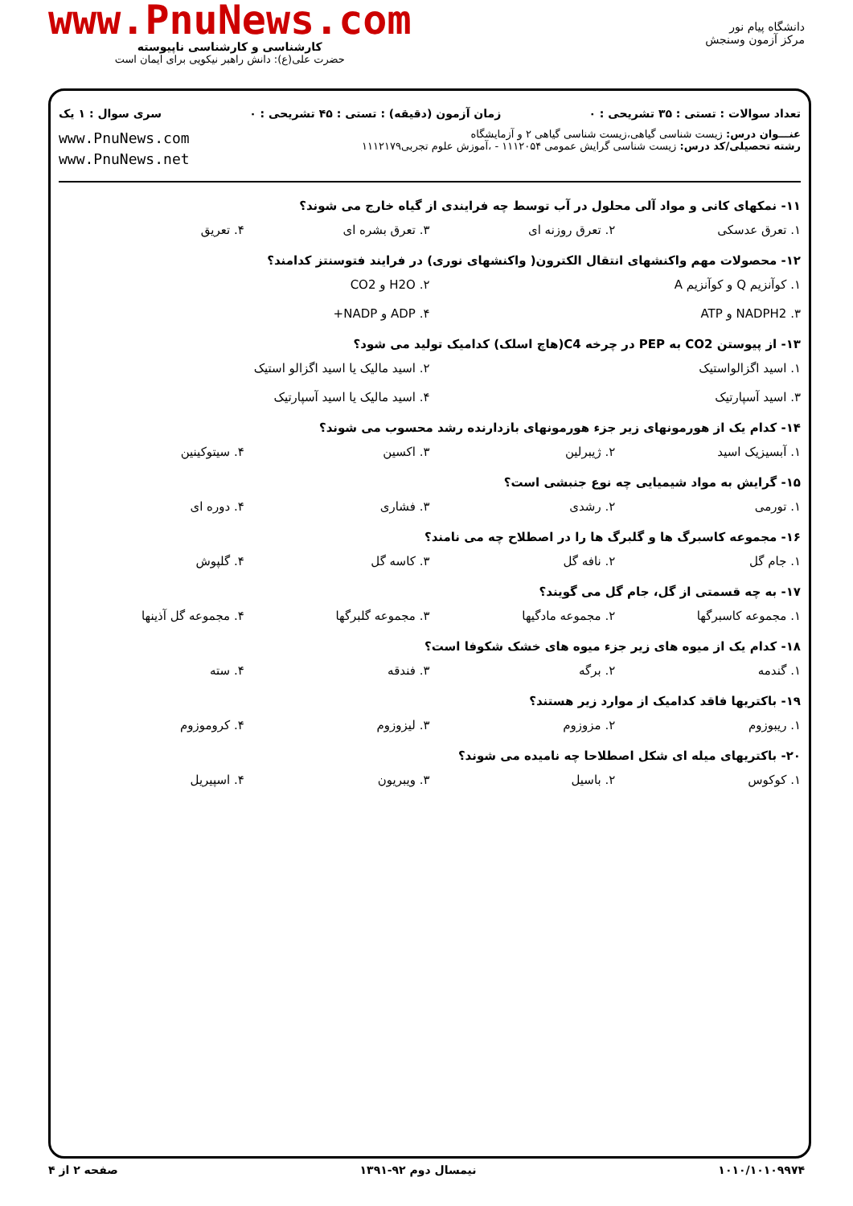www.PnuNews.com
کارشناسی و کارشناسی ناپیوسته
حضرت علی(ع): دانش راهبر نیکویی برای ایمان است
دانشگاه پیام نور
مرکز آزمون وسنجش
تعداد سوالات : تستی : ۳۵ تشریحی : ۰ زمان آزمون (دقیقه) : تستی : ۴۵ تشریحی : ۰ سری سوال : ۱ یک
عنـــوان درس: زیست شناسی گیاهی،زیست شناسی گیاهی ۲ و آزمایشگاه
رشته تحصیلی/کد درس: زیست شناسی گرایش عمومی ۱۱۱۲۰۵۴ - ،آموزش علوم تجربی۱۱۱۲۱۷۹
www.PnuNews.com
www.PnuNews.net
۱۱- نمکهای کانی و مواد آلی محلول در آب توسط چه فرایندی از گیاه خارج می شوند؟
۱. تعرق عدسکی ۲. تعرق روزنه ای ۳. تعرق بشره ای ۴. تعریق
۱۲- محصولات مهم واکنشهای انتقال الکترون( واکنشهای نوری) در فرایند فتوسنتز کدامند؟
۱. کوآنزیم Q و کوآنزیم A ۲. H2O و CO2
۳. NADPH2 و ATP ۴. ADP و NADP+
۱۳- از پیوستن CO2 به PEP در چرخه C4(هاچ اسلک) کدامیک تولید می شود؟
۱. اسید اگزالواستیک ۲. اسید مالیک یا اسید اگزالو استیک
۳. اسید آسپارتیک ۴. اسید مالیک یا اسید آسپارتیک
۱۴- کدام یک از هورمونهای زیر جزء هورمونهای بازدارنده رشد محسوب می شوند؟
۱. آبسیزیک اسید ۲. ژیبرلین ۳. اکسین ۴. سیتوکینین
۱۵- گرایش به مواد شیمیایی چه نوع جنبشی است؟
۱. تورمی ۲. رشدی ۳. فشاری ۴. دوره ای
۱۶- مجموعه کاسبرگ ها و گلبرگ ها را در اصطلاح چه می نامند؟
۱. جام گل ۲. نافه گل ۳. کاسه گل ۴. گلپوش
۱۷- به چه قسمتی از گل، جام گل می گویند؟
۱. مجموعه کاسبرگها ۲. مجموعه مادگیها ۳. مجموعه گلبرگها ۴. مجموعه گل آذینها
۱۸- کدام یک از میوه های زیر جزء میوه های خشک شکوفا است؟
۱. گندمه ۲. برگه ۳. فندقه ۴. سته
۱۹- باکتریها فاقد کدامیک از موارد زیر هستند؟
۱. ریبوزوم ۲. مزوزوم ۳. لیزوزوم ۴. کروموزوم
۲۰- باکتریهای میله ای شکل اصطلاحا چه نامیده می شوند؟
۱. کوکوس ۲. باسیل ۳. ویبریون ۴. اسپیریل
۱۰۱۰/۱۰۱۰۹۹۷۴ نیمسال دوم ۹۲-۱۳۹۱ صفحه ۲ از ۴